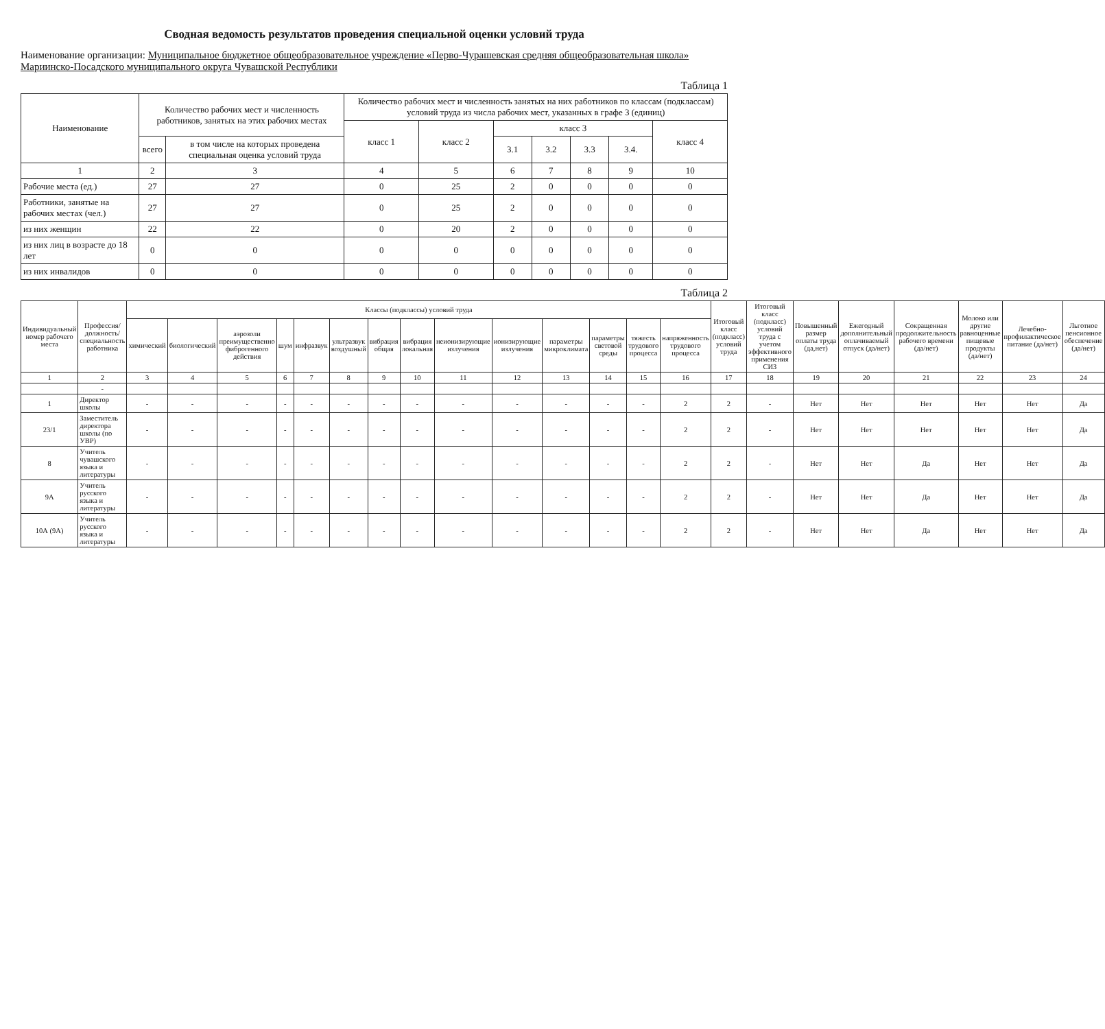Сводная ведомость результатов проведения специальной оценки условий труда
Наименование организации: Муниципальное бюджетное общеобразовательное учреждение «Перво-Чурашевская средняя общеобразовательная школа» Мариинско-Посадского муниципального округа Чувашской Республики
Таблица 1
| Наименование | Количество рабочих мест и численность работников, занятых на этих рабочих местах | | Количество рабочих мест и численность занятых на них работников по классам (подклассам) условий труда из числа рабочих мест, указанных в графе 3 (единиц) | | | | | | |
| --- | --- | --- | --- | --- | --- | --- | --- | --- | --- |
| | | | класс 1 | класс 2 | класс 3 | | | | класс 4 |
| | всего | в том числе на которых проведена специальная оценка условий труда | | | 3.1 | 3.2 | 3.3 | 3.4. | |
| 1 | 2 | 3 | 4 | 5 | 6 | 7 | 8 | 9 | 10 |
| Рабочие места (ед.) | 27 | 27 | 0 | 25 | 2 | 0 | 0 | 0 | 0 |
| Работники, занятые на рабочих местах (чел.) | 27 | 27 | 0 | 25 | 2 | 0 | 0 | 0 | 0 |
| из них женщин | 22 | 22 | 0 | 20 | 2 | 0 | 0 | 0 | 0 |
| из них лиц в возрасте до 18 лет | 0 | 0 | 0 | 0 | 0 | 0 | 0 | 0 | 0 |
| из них инвалидов | 0 | 0 | 0 | 0 | 0 | 0 | 0 | 0 | 0 |
Таблица 2
| Индивидуальный номер рабочего места | Профессия/ должность/ специальность работника | Классы (подклассы) условий труда | | | | | | | | | | | | | | Итоговый класс (подкласс) условий труда | Итоговый класс (подкласс) условий труда с учетом эффективного применения СИЗ | Повышенный размер оплаты труда (да,нет) | Ежегодный дополнительный оплачиваемый отпуск (да/нет) | Сокращенная продолжительность рабочего времени (да/нет) | Молоко или другие равноценные пищевые продукты (да/нет) | Лечебно-профилактическое питание (да/нет) | Льготное пенсионное обеспечение (да/нет) |
| --- | --- | --- | --- | --- | --- | --- | --- | --- | --- | --- | --- | --- | --- | --- | --- | --- | --- | --- | --- | --- | --- | --- | --- |
| | | химический | биологический | аэрозоли преимущественно фиброгенного действия | шум | инфразвук | ультразвук воздушный | вибрация общая | вибрация локальная | неионизирующие излучения | ионизирующие излучения | параметры микроклимата | параметры световой среды | тяжесть трудового процесса | напряженность трудового процесса | | | | | | | | |
| 1 | 2 | 3 | 4 | 5 | 6 | 7 | 8 | 9 | 10 | 11 | 12 | 13 | 14 | 15 | 16 | 17 | 18 | 19 | 20 | 21 | 22 | 23 | 24 |
| | - | | | | | | | | | | | | | | | | | | | | | | |
| 1 | Директор школы | - | - | - | - | - | - | - | - | - | - | - | - | - | 2 | 2 | - | Нет | Нет | Нет | Нет | Нет | Да |
| 23/1 | Заместитель директора школы (по УВР) | - | - | - | - | - | - | - | - | - | - | - | - | - | 2 | 2 | - | Нет | Нет | Нет | Нет | Нет | Да |
| 8 | Учитель чувашского языка и литературы | - | - | - | - | - | - | - | - | - | - | - | - | - | 2 | 2 | - | Нет | Нет | Да | Нет | Нет | Да |
| 9А | Учитель русского языка и литературы | - | - | - | - | - | - | - | - | - | - | - | - | - | 2 | 2 | - | Нет | Нет | Да | Нет | Нет | Да |
| 10А (9А) | Учитель русского языка и литературы | - | - | - | - | - | - | - | - | - | - | - | - | - | 2 | 2 | - | Нет | Нет | Да | Нет | Нет | Да |